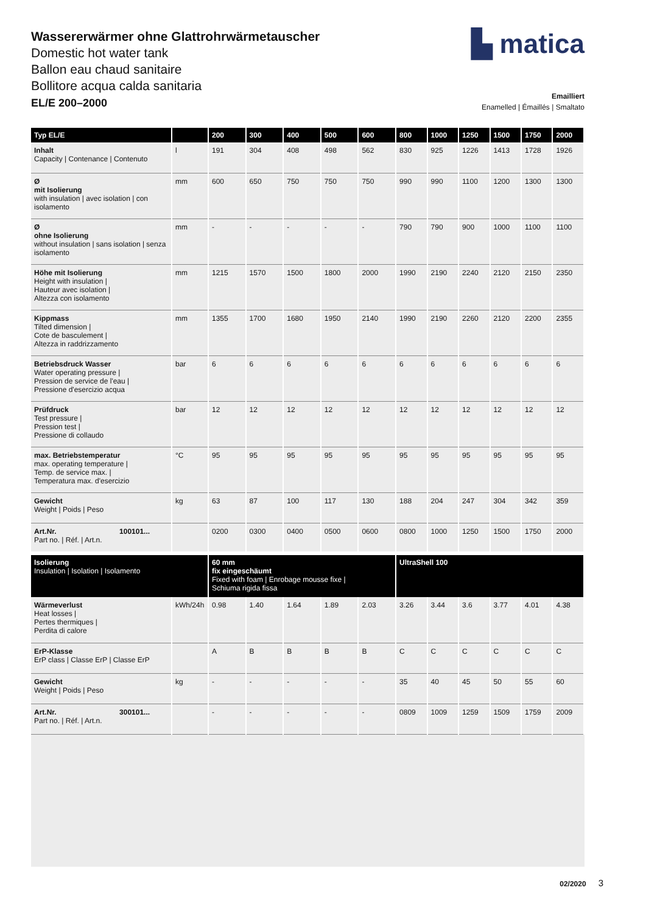Wassererwärmer ohne Glattrohrwärmetauscher
Domestic hot water tank
Ballon eau chaud sanitaire
Bollitore acqua calda sanitaria
EL/E 200–2000
▙ matica
Emailliert
Enamelled | Émaillés | Smaltato
| Typ EL/E | | 200 | 300 | 400 | 500 | 600 | 800 | 1000 | 1250 | 1500 | 1750 | 2000 |
| --- | --- | --- | --- | --- | --- | --- | --- | --- | --- | --- | --- | --- |
| Inhalt Capacity / Contenance / Contenuto | l | 191 | 304 | 408 | 498 | 562 | 830 | 925 | 1226 | 1413 | 1728 | 1926 |
| Ø mit Isolierung with insulation / avec isolation / con isolamento | mm | 600 | 650 | 750 | 750 | 750 | 990 | 990 | 1100 | 1200 | 1300 | 1300 |
| Ø ohne Isolierung without insulation / sans isolation / senza isolamento | mm | - | - | - | - | - | 790 | 790 | 900 | 1000 | 1100 | 1100 |
| Höhe mit Isolierung Height with insulation / Hauteur avec isolation / Altezza con isolamento | mm | 1215 | 1570 | 1500 | 1800 | 2000 | 1990 | 2190 | 2240 | 2120 | 2150 | 2350 |
| Kippmass Tilted dimension / Cote de basculement / Altezza in raddrizzamento | mm | 1355 | 1700 | 1680 | 1950 | 2140 | 1990 | 2190 | 2260 | 2120 | 2200 | 2355 |
| Betriebsdruck Wasser Water operating pressure / Pression de service de l'eau / Pressione d'esercizio acqua | bar | 6 | 6 | 6 | 6 | 6 | 6 | 6 | 6 | 6 | 6 | 6 |
| Prüfdruck Test pressure / Pression test / Pressione di collaudo | bar | 12 | 12 | 12 | 12 | 12 | 12 | 12 | 12 | 12 | 12 | 12 |
| max. Betriebstemperatur max. operating temperature / Temp. de service max. / Temperatura max. d'esercizio | °C | 95 | 95 | 95 | 95 | 95 | 95 | 95 | 95 | 95 | 95 | 95 |
| Gewicht Weight / Poids / Peso | kg | 63 | 87 | 100 | 117 | 130 | 188 | 204 | 247 | 304 | 342 | 359 |
| Art.Nr. 100101... Part no. / Réf. / Art.n. | | 0200 | 0300 | 0400 | 0500 | 0600 | 0800 | 1000 | 1250 | 1500 | 1750 | 2000 |
| Isolierung Insulation / Isolation / Isolamento | | 60 mm fix eingeschäumt Fixed with foam / Enrobage mousse fixe / Schiuma rigida fissa | | | | | UltraShell 100 | | | | | |
| Wärmeverlust Heat losses / Pertes thermiques / Perdita di calore | kWh/24h | 0.98 | 1.40 | 1.64 | 1.89 | 2.03 | 3.26 | 3.44 | 3.6 | 3.77 | 4.01 | 4.38 |
| ErP-Klasse ErP class / Classe ErP / Classe ErP | | A | B | B | B | B | C | C | C | C | C | C |
| Gewicht Weight / Poids / Peso | kg | - | - | - | - | - | 35 | 40 | 45 | 50 | 55 | 60 |
| Art.Nr. 300101... Part no. / Réf. / Art.n. | | - | - | - | - | - | 0809 | 1009 | 1259 | 1509 | 1759 | 2009 |
02/2020 3